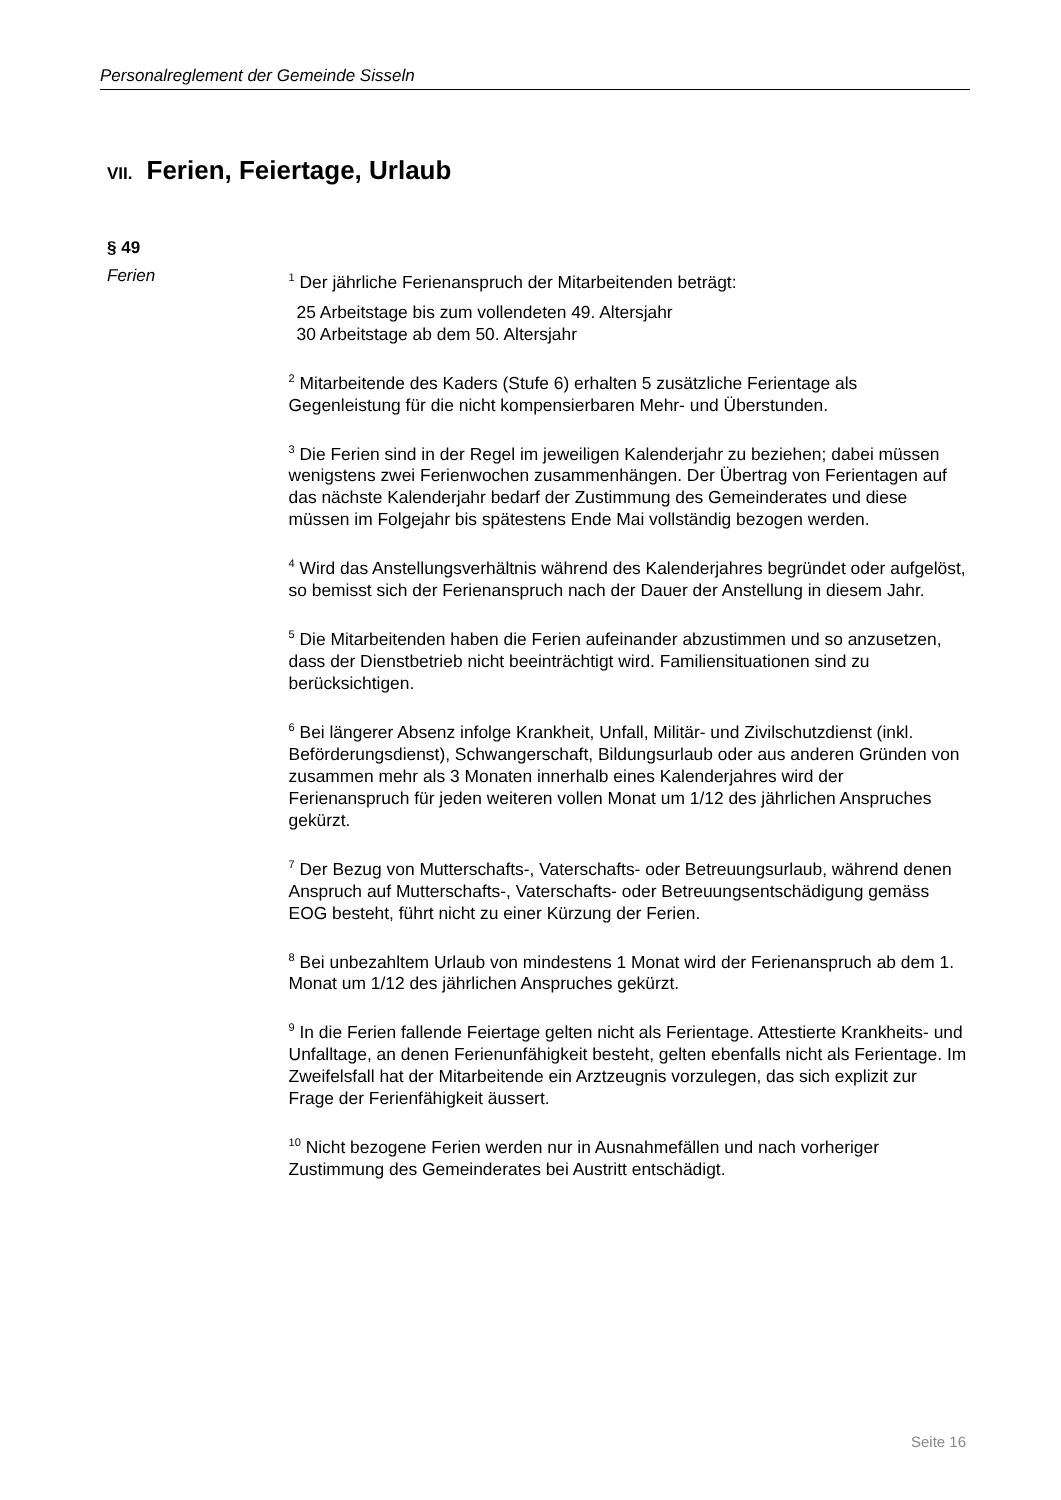Personalreglement der Gemeinde Sisseln
VII. Ferien, Feiertage, Urlaub
§ 49
Ferien
<sup>1</sup> Der jährliche Ferienanspruch der Mitarbeitenden beträgt:
25 Arbeitstage bis zum vollendeten 49. Altersjahr
30 Arbeitstage ab dem 50. Altersjahr
<sup>2</sup> Mitarbeitende des Kaders (Stufe 6) erhalten 5 zusätzliche Ferientage als Gegenleistung für die nicht kompensierbaren Mehr- und Überstunden.
<sup>3</sup> Die Ferien sind in der Regel im jeweiligen Kalenderjahr zu beziehen; dabei müssen wenigstens zwei Ferienwochen zusammenhängen. Der Übertrag von Ferientagen auf das nächste Kalenderjahr bedarf der Zustimmung des Gemeinderates und diese müssen im Folgejahr bis spätestens Ende Mai vollständig bezogen werden.
<sup>4</sup> Wird das Anstellungsverhältnis während des Kalenderjahres begründet oder aufgelöst, so bemisst sich der Ferienanspruch nach der Dauer der Anstellung in diesem Jahr.
<sup>5</sup> Die Mitarbeitenden haben die Ferien aufeinander abzustimmen und so anzusetzen, dass der Dienstbetrieb nicht beeinträchtigt wird. Familiensituationen sind zu berücksichtigen.
<sup>6</sup> Bei längerer Absenz infolge Krankheit, Unfall, Militär- und Zivilschutzdienst (inkl. Beförderungsdienst), Schwangerschaft, Bildungsurlaub oder aus anderen Gründen von zusammen mehr als 3 Monaten innerhalb eines Kalenderjahres wird der Ferienanspruch für jeden weiteren vollen Monat um 1/12 des jährlichen Anspruches gekürzt.
<sup>7</sup> Der Bezug von Mutterschafts-, Vaterschafts- oder Betreuungsurlaub, während denen Anspruch auf Mutterschafts-, Vaterschafts- oder Betreuungsentschädigung gemäss EOG besteht, führt nicht zu einer Kürzung der Ferien.
<sup>8</sup> Bei unbezahltem Urlaub von mindestens 1 Monat wird der Ferienanspruch ab dem 1. Monat um 1/12 des jährlichen Anspruches gekürzt.
<sup>9</sup> In die Ferien fallende Feiertage gelten nicht als Ferientage. Attestierte Krankheits- und Unfalltage, an denen Ferienunfähigkeit besteht, gelten ebenfalls nicht als Ferientage. Im Zweifelsfall hat der Mitarbeitende ein Arztzeugnis vorzulegen, das sich explizit zur Frage der Ferienfähigkeit äussert.
<sup>10</sup> Nicht bezogene Ferien werden nur in Ausnahmefällen und nach vorheriger Zustimmung des Gemeinderates bei Austritt entschädigt.
Seite 16